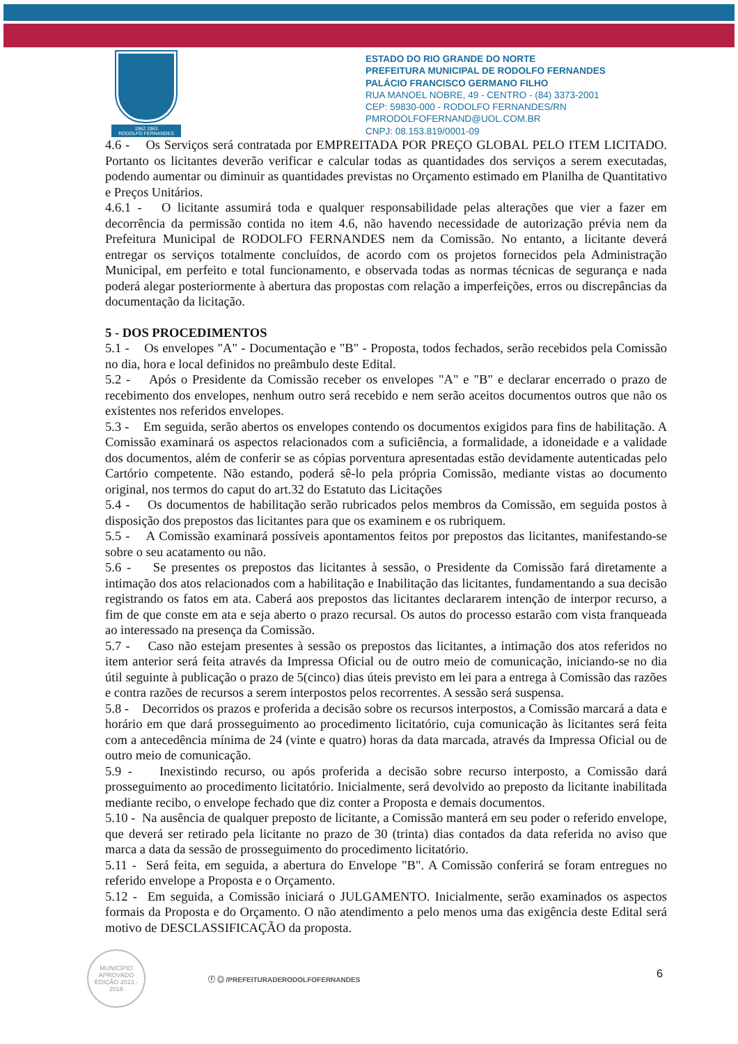1962 1963
RODOLFO FERNANDES
ESTADO DO RIO GRANDE DO NORTE
PREFEITURA MUNICIPAL DE RODOLFO FERNANDES
PALÁCIO FRANCISCO GERMANO FILHO
RUA MANOEL NOBRE, 49 - CENTRO - (84) 3373-2001
CEP: 59830-000 - RODOLFO FERNANDES/RN
PMRODOLFOFERNAND@UOL.COM.BR
CNPJ: 08.153.819/0001-09
4.6 - Os Serviços será contratada por EMPREITADA POR PREÇO GLOBAL PELO ITEM LICITADO. Portanto os licitantes deverão verificar e calcular todas as quantidades dos serviços a serem executadas, podendo aumentar ou diminuir as quantidades previstas no Orçamento estimado em Planilha de Quantitativo e Preços Unitários.
4.6.1 - O licitante assumirá toda e qualquer responsabilidade pelas alterações que vier a fazer em decorrência da permissão contida no item 4.6, não havendo necessidade de autorização prévia nem da Prefeitura Municipal de RODOLFO FERNANDES nem da Comissão. No entanto, a licitante deverá entregar os serviços totalmente concluídos, de acordo com os projetos fornecidos pela Administração Municipal, em perfeito e total funcionamento, e observada todas as normas técnicas de segurança e nada poderá alegar posteriormente à abertura das propostas com relação a imperfeições, erros ou discrepâncias da documentação da licitação.
5 - DOS PROCEDIMENTOS
5.1 - Os envelopes "A" - Documentação e "B" - Proposta, todos fechados, serão recebidos pela Comissão no dia, hora e local definidos no preâmbulo deste Edital.
5.2 - Após o Presidente da Comissão receber os envelopes "A" e "B" e declarar encerrado o prazo de recebimento dos envelopes, nenhum outro será recebido e nem serão aceitos documentos outros que não os existentes nos referidos envelopes.
5.3 - Em seguida, serão abertos os envelopes contendo os documentos exigidos para fins de habilitação. A Comissão examinará os aspectos relacionados com a suficiência, a formalidade, a idoneidade e a validade dos documentos, além de conferir se as cópias porventura apresentadas estão devidamente autenticadas pelo Cartório competente. Não estando, poderá sê-lo pela própria Comissão, mediante vistas ao documento original, nos termos do caput do art.32 do Estatuto das Licitações
5.4 - Os documentos de habilitação serão rubricados pelos membros da Comissão, em seguida postos à disposição dos prepostos das licitantes para que os examinem e os rubriquem.
5.5 - A Comissão examinará possíveis apontamentos feitos por prepostos das licitantes, manifestando-se sobre o seu acatamento ou não.
5.6 - Se presentes os prepostos das licitantes à sessão, o Presidente da Comissão fará diretamente a intimação dos atos relacionados com a habilitação e Inabilitação das licitantes, fundamentando a sua decisão registrando os fatos em ata. Caberá aos prepostos das licitantes declararem intenção de interpor recurso, a fim de que conste em ata e seja aberto o prazo recursal. Os autos do processo estarão com vista franqueada ao interessado na presença da Comissão.
5.7 - Caso não estejam presentes à sessão os prepostos das licitantes, a intimação dos atos referidos no item anterior será feita através da Impressa Oficial ou de outro meio de comunicação, iniciando-se no dia útil seguinte à publicação o prazo de 5(cinco) dias úteis previsto em lei para a entrega à Comissão das razões e contra razões de recursos a serem interpostos pelos recorrentes. A sessão será suspensa.
5.8 - Decorridos os prazos e proferida a decisão sobre os recursos interpostos, a Comissão marcará a data e horário em que dará prosseguimento ao procedimento licitatório, cuja comunicação às licitantes será feita com a antecedência mínima de 24 (vinte e quatro) horas da data marcada, através da Impressa Oficial ou de outro meio de comunicação.
5.9 - Inexistindo recurso, ou após proferida a decisão sobre recurso interposto, a Comissão dará prosseguimento ao procedimento licitatório. Inicialmente, será devolvido ao preposto da licitante inabilitada mediante recibo, o envelope fechado que diz conter a Proposta e demais documentos.
5.10 - Na ausência de qualquer preposto de licitante, a Comissão manterá em seu poder o referido envelope, que deverá ser retirado pela licitante no prazo de 30 (trinta) dias contados da data referida no aviso que marca a data da sessão de prosseguimento do procedimento licitatório.
5.11 - Será feita, em seguida, a abertura do Envelope "B". A Comissão conferirá se foram entregues no referido envelope a Proposta e o Orçamento.
5.12 - Em seguida, a Comissão iniciará o JULGAMENTO. Inicialmente, serão examinados os aspectos formais da Proposta e do Orçamento. O não atendimento a pelo menos uma das exigência deste Edital será motivo de DESCLASSIFICAÇÃO da proposta.
MUNICÍPIO APROVADO
EDIÇÃO 2013 - 2016
ⓕ ◎ /PREFEITURADERODOLFOFERNANDES
6